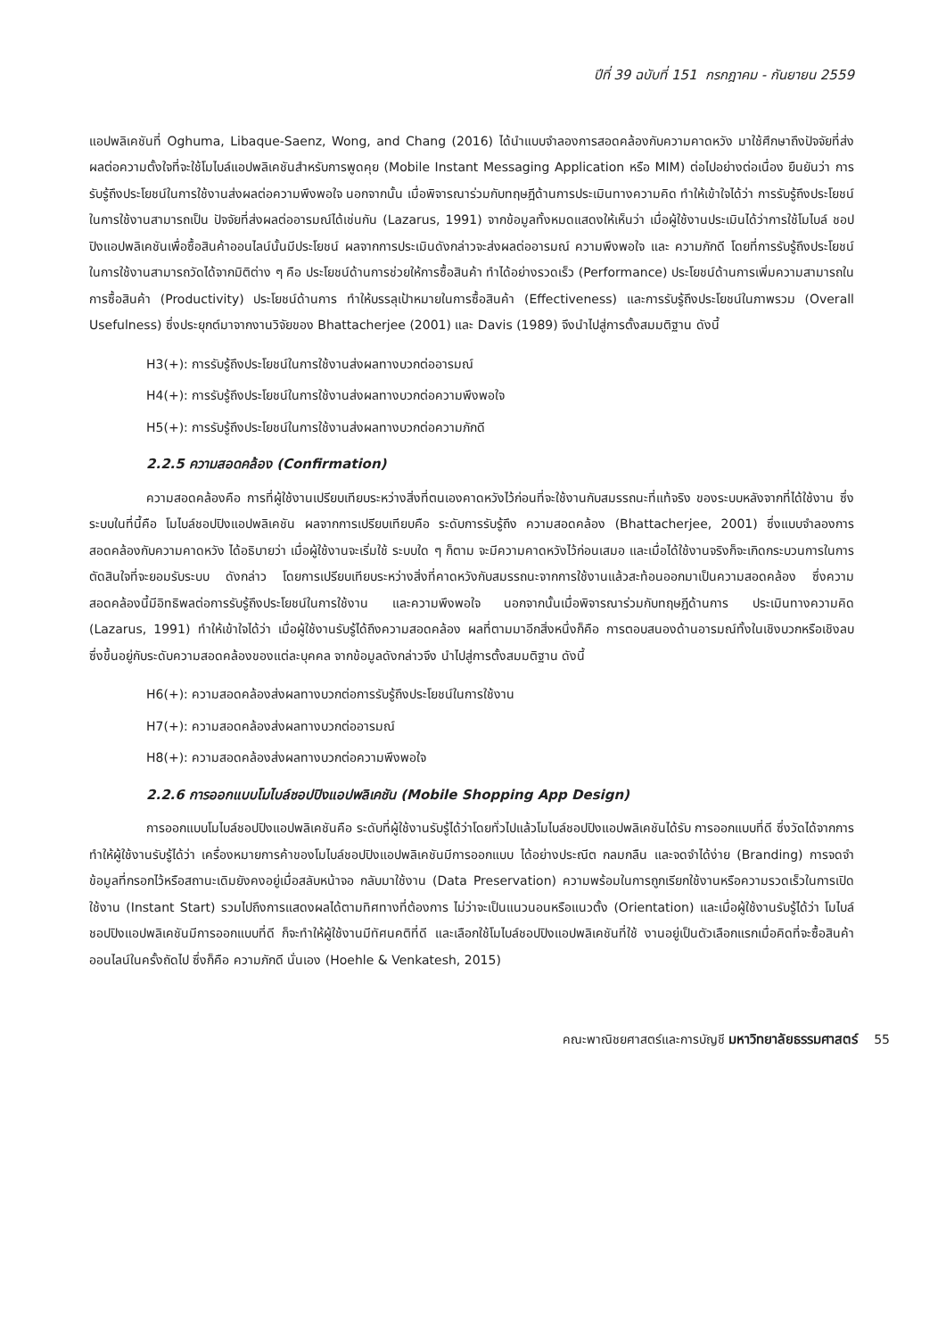ปีที่ 39 ฉบับที่ 151 กรกฎาคม - กันยายน 2559
แอปพลิเคชันที่ Oghuma, Libaque-Saenz, Wong, and Chang (2016) ได้นำแบบจำลองการสอดคล้องกับความคาดหวัง มาใช้ศึกษาถึงปัจจัยที่ส่งผลต่อความตั้งใจที่จะใช้โมไบล์แอปพลิเคชันสำหรับการพูดคุย (Mobile Instant Messaging Application หรือ MIM) ต่อไปอย่างต่อเนื่อง ยืนยันว่า การรับรู้ถึงประโยชน์ในการใช้งานส่งผลต่อความพึงพอใจ นอกจากนั้น เมื่อพิจารณาร่วมกับทฤษฎีด้านการประเมินทางความคิด ทำให้เข้าใจได้ว่า การรับรู้ถึงประโยชน์ในการใช้งานสามารถเป็น ปัจจัยที่ส่งผลต่ออารมณ์ได้เช่นกัน (Lazarus, 1991) จากข้อมูลทั้งหมดแสดงให้เห็นว่า เมื่อผู้ใช้งานประเมินได้ว่าการใช้โมไบล์ ชอปปิงแอปพลิเคชันเพื่อซื้อสินค้าออนไลน์นั้นมีประโยชน์ ผลจากการประเมินดังกล่าวจะส่งผลต่ออารมณ์ ความพึงพอใจ และ ความภักดี โดยที่การรับรู้ถึงประโยชน์ในการใช้งานสามารถวัดได้จากมิติต่าง ๆ คือ ประโยชน์ด้านการช่วยให้การซื้อสินค้า ทำได้อย่างรวดเร็ว (Performance) ประโยชน์ด้านการเพิ่มความสามารถในการซื้อสินค้า (Productivity) ประโยชน์ด้านการ ทำให้บรรลุเป้าหมายในการซื้อสินค้า (Effectiveness) และการรับรู้ถึงประโยชน์ในภาพรวม (Overall Usefulness) ซึ่งประยุกต์มาจากงานวิจัยของ Bhattacherjee (2001) และ Davis (1989) จึงนำไปสู่การตั้งสมมติฐาน ดังนี้
H3(+): การรับรู้ถึงประโยชน์ในการใช้งานส่งผลทางบวกต่ออารมณ์
H4(+): การรับรู้ถึงประโยชน์ในการใช้งานส่งผลทางบวกต่อความพึงพอใจ
H5(+): การรับรู้ถึงประโยชน์ในการใช้งานส่งผลทางบวกต่อความภักดี
2.2.5 ความสอดคล้อง (Confirmation)
ความสอดคล้องคือ การที่ผู้ใช้งานเปรียบเทียบระหว่างสิ่งที่ตนเองคาดหวังไว้ก่อนที่จะใช้งานกับสมรรถนะที่แท้จริง ของระบบหลังจากที่ได้ใช้งาน ซึ่งระบบในที่นี้คือ โมไบล์ชอปปิงแอปพลิเคชัน ผลจากการเปรียบเทียบคือ ระดับการรับรู้ถึง ความสอดคล้อง (Bhattacherjee, 2001) ซึ่งแบบจำลองการสอดคล้องกับความคาดหวัง ได้อธิบายว่า เมื่อผู้ใช้งานจะเริ่มใช้ ระบบใด ๆ ก็ตาม จะมีความคาดหวังไว้ก่อนเสมอ และเมื่อได้ใช้งานจริงก็จะเกิดกระบวนการในการตัดสินใจที่จะยอมรับระบบ ดังกล่าว โดยการเปรียบเทียบระหว่างสิ่งที่คาดหวังกับสมรรถนะจากการใช้งานแล้วสะท้อนออกมาเป็นความสอดคล้อง ซึ่งความ สอดคล้องนี้มีอิทธิพลต่อการรับรู้ถึงประโยชน์ในการใช้งาน และความพึงพอใจ นอกจากนั้นเมื่อพิจารณาร่วมกับทฤษฎีด้านการ ประเมินทางความคิด (Lazarus, 1991) ทำให้เข้าใจได้ว่า เมื่อผู้ใช้งานรับรู้ได้ถึงความสอดคล้อง ผลที่ตามมาอีกสิ่งหนึ่งก็คือ การตอบสนองด้านอารมณ์ทั้งในเชิงบวกหรือเชิงลบ ซึ่งขึ้นอยู่กับระดับความสอดคล้องของแต่ละบุคคล จากข้อมูลดังกล่าวจึง นำไปสู่การตั้งสมมติฐาน ดังนี้
H6(+): ความสอดคล้องส่งผลทางบวกต่อการรับรู้ถึงประโยชน์ในการใช้งาน
H7(+): ความสอดคล้องส่งผลทางบวกต่ออารมณ์
H8(+): ความสอดคล้องส่งผลทางบวกต่อความพึงพอใจ
2.2.6 การออกแบบโมไบล์ชอปปิงแอปพลิเคชัน (Mobile Shopping App Design)
การออกแบบโมไบล์ชอปปิงแอปพลิเคชันคือ ระดับที่ผู้ใช้งานรับรู้ได้ว่าโดยทั่วไปแล้วโมไบล์ชอปปิงแอปพลิเคชันได้รับ การออกแบบที่ดี ซึ่งวัดได้จากการทำให้ผู้ใช้งานรับรู้ได้ว่า เครื่องหมายการค้าของโมไบล์ชอปปิงแอปพลิเคชันมีการออกแบบ ได้อย่างประณีต กลมกลืน และจดจำได้ง่าย (Branding) การจดจำข้อมูลที่กรอกไว้หรือสถานะเดิมยังคงอยู่เมื่อสลับหน้าจอ กลับมาใช้งาน (Data Preservation) ความพร้อมในการถูกเรียกใช้งานหรือความรวดเร็วในการเปิดใช้งาน (Instant Start) รวมไปถึงการแสดงผลได้ตามทิศทางที่ต้องการ ไม่ว่าจะเป็นแนวนอนหรือแนวตั้ง (Orientation) และเมื่อผู้ใช้งานรับรู้ได้ว่า โมไบล์ชอปปิงแอปพลิเคชันมีการออกแบบที่ดี ก็จะทำให้ผู้ใช้งานมีทัศนคติที่ดี และเลือกใช้โมไบล์ชอปปิงแอปพลิเคชันที่ใช้ งานอยู่เป็นตัวเลือกแรกเมื่อคิดที่จะซื้อสินค้าออนไลน์ในครั้งถัดไป ซึ่งก็คือ ความภักดี นั่นเอง (Hoehle & Venkatesh, 2015)
คณะพาณิชยศาสตร์และการบัญชี มหาวิทยาลัยธรรมศาสตร์ 55